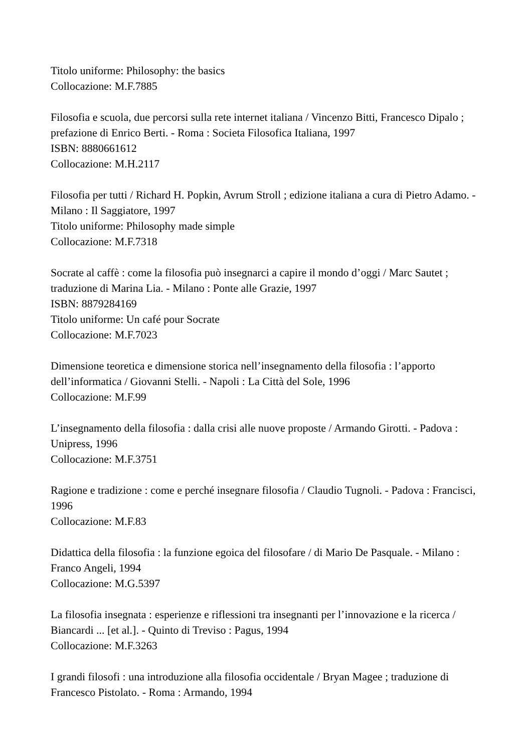Titolo uniforme: Philosophy: the basics
Collocazione: M.F.7885
Filosofia e scuola, due percorsi sulla rete internet italiana / Vincenzo Bitti, Francesco Dipalo ; prefazione di Enrico Berti. - Roma : Societa Filosofica Italiana, 1997
ISBN: 8880661612
Collocazione: M.H.2117
Filosofia per tutti / Richard H. Popkin, Avrum Stroll ; edizione italiana a cura di Pietro Adamo. - Milano : Il Saggiatore, 1997
Titolo uniforme: Philosophy made simple
Collocazione: M.F.7318
Socrate al caffè : come la filosofia può insegnarci a capire il mondo d’oggi / Marc Sautet ; traduzione di Marina Lia. - Milano : Ponte alle Grazie, 1997
ISBN: 8879284169
Titolo uniforme: Un café pour Socrate
Collocazione: M.F.7023
Dimensione teoretica e dimensione storica nell’insegnamento della filosofia : l’apporto dell’informatica / Giovanni Stelli. - Napoli : La Città del Sole, 1996
Collocazione: M.F.99
L’insegnamento della filosofia : dalla crisi alle nuove proposte / Armando Girotti. - Padova : Unipress, 1996
Collocazione: M.F.3751
Ragione e tradizione : come e perché insegnare filosofia / Claudio Tugnoli. - Padova : Francisci, 1996
Collocazione: M.F.83
Didattica della filosofia : la funzione egoica del filosofare / di Mario De Pasquale. - Milano : Franco Angeli, 1994
Collocazione: M.G.5397
La filosofia insegnata : esperienze e riflessioni tra insegnanti per l’innovazione e la ricerca / Biancardi ... [et al.]. - Quinto di Treviso : Pagus, 1994
Collocazione: M.F.3263
I grandi filosofi : una introduzione alla filosofia occidentale / Bryan Magee ; traduzione di Francesco Pistolato. - Roma : Armando, 1994